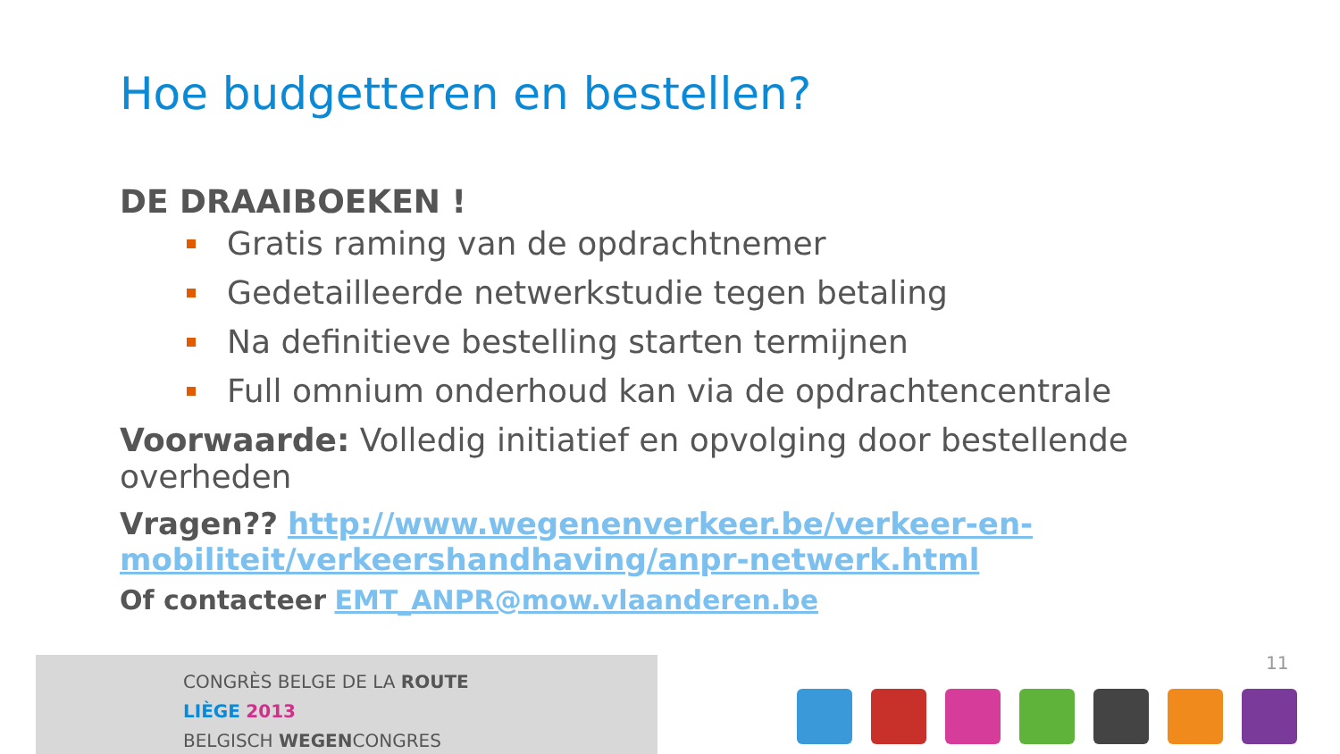Hoe budgetteren en bestellen?
DE DRAAIBOEKEN !
Gratis raming van de opdrachtnemer
Gedetailleerde netwerkstudie tegen betaling
Na definitieve bestelling starten termijnen
Full omnium onderhoud kan via de opdrachtencentrale
Voorwaarde: Volledig initiatief en opvolging door bestellende overheden
Vragen?? http://www.wegenenverkeer.be/verkeer-en-mobiliteit/verkeershandhaving/anpr-netwerk.html
Of contacteer EMT_ANPR@mow.vlaanderen.be
CONGRÈS BELGE DE LA ROUTE
LIÈGE 2013
BELGISCH WEGENCONGRES
11